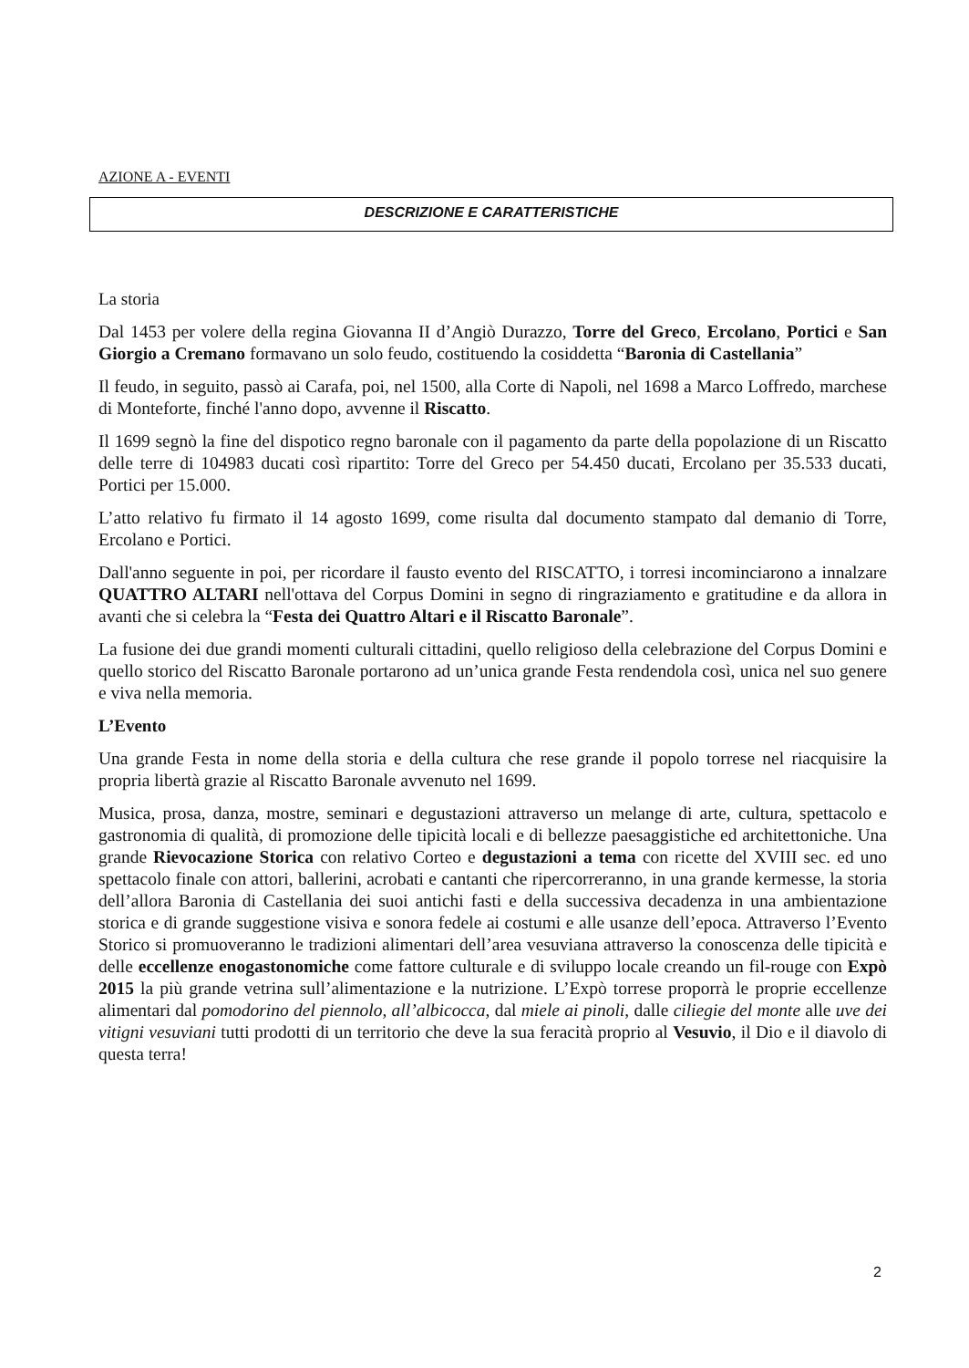AZIONE A - EVENTI
DESCRIZIONE E CARATTERISTICHE
La storia
Dal 1453 per volere della regina Giovanna II d’Angiò Durazzo, Torre del Greco, Ercolano, Portici e San Giorgio a Cremano formavano un solo feudo, costituendo la cosiddetta “Baronia di Castellania”
Il feudo, in seguito, passò ai Carafa, poi, nel 1500, alla Corte di Napoli, nel 1698 a Marco Loffredo, marchese di Monteforte, finché l'anno dopo, avvenne il Riscatto.
Il 1699 segnò la fine del dispotico regno baronale con il pagamento da parte della popolazione di un Riscatto delle terre di 104983 ducati così ripartito: Torre del Greco per 54.450 ducati, Ercolano per 35.533 ducati, Portici per 15.000.
L’atto relativo fu firmato il 14 agosto 1699, come risulta dal documento stampato dal demanio di Torre, Ercolano e Portici.
Dall'anno seguente in poi, per ricordare il fausto evento del RISCATTO, i torresi incominciarono a innalzare QUATTRO ALTARI nell'ottava del Corpus Domini in segno di ringraziamento e gratitudine e da allora in avanti che si celebra la “Festa dei Quattro Altari e il Riscatto Baronale”.
La fusione dei due grandi momenti culturali cittadini, quello religioso della celebrazione del Corpus Domini e quello storico del Riscatto Baronale portarono ad un’unica grande Festa rendendola così, unica nel suo genere e viva nella memoria.
L’Evento
Una grande Festa in nome della storia e della cultura che rese grande il popolo torrese nel riacquisire la propria libertà grazie al Riscatto Baronale avvenuto nel 1699.
Musica, prosa, danza, mostre, seminari e degustazioni attraverso un melange di arte, cultura, spettacolo e gastronomia di qualità, di promozione delle tipicità locali e di bellezze paesaggistiche ed architettoniche. Una grande Rievocazione Storica con relativo Corteo e degustazioni a tema con ricette del XVIII sec. ed uno spettacolo finale con attori, ballerini, acrobati e cantanti che ripercorreranno, in una grande kermesse, la storia dell’allora Baronia di Castellania dei suoi antichi fasti e della successiva decadenza in una ambientazione storica e di grande suggestione visiva e sonora fedele ai costumi e alle usanze dell’epoca. Attraverso l’Evento Storico si promuoveranno le tradizioni alimentari dell’area vesuviana attraverso la conoscenza delle tipicità e delle eccellenze enogastonomiche come fattore culturale e di sviluppo locale creando un fil-rouge con Expò 2015 la più grande vetrina sull’alimentazione e la nutrizione. L’Expò torrese proporrà le proprie eccellenze alimentari dal pomodorino del piennolo, all’albicocca, dal miele ai pinoli, dalle ciliegie del monte alle uve dei vitigni vesuviani tutti prodotti di un territorio che deve la sua feracità proprio al Vesuvio, il Dio e il diavolo di questa terra!
2